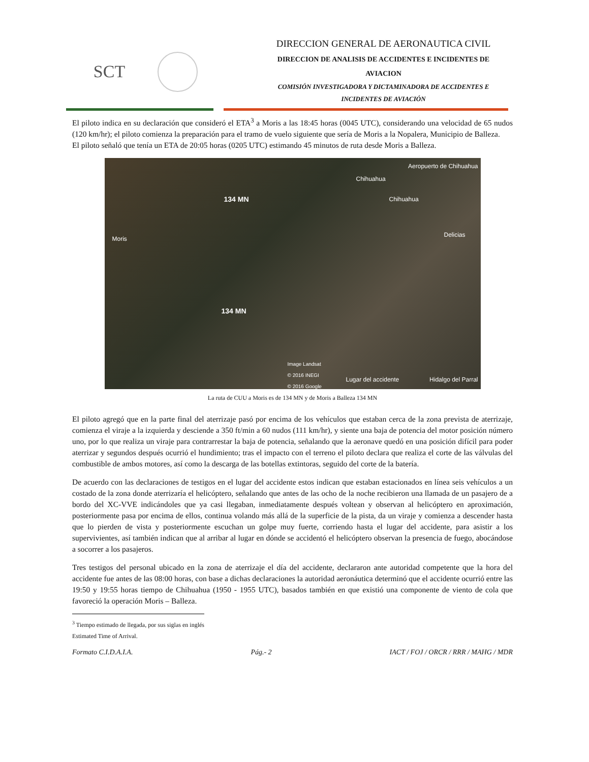SCT
DIRECCION GENERAL DE AERONAUTICA CIVIL
DIRECCION DE ANALISIS DE ACCIDENTES E INCIDENTES DE
AVIACION
COMISIÓN INVESTIGADORA Y DICTAMINADORA DE ACCIDENTES E
INCIDENTES DE AVIACIÓN
El piloto indica en su declaración que consideró el ETA<sup>3</sup> a Moris a las 18:45 horas (0045 UTC), considerando una velocidad de 65 nudos (120 km/hr); el piloto comienza la preparación para el tramo de vuelo siguiente que sería de Moris a la Nopalera, Municipio de Balleza.
El piloto señaló que tenía un ETA de 20:05 horas (0205 UTC) estimando 45 minutos de ruta desde Moris a Balleza.
Aeropuerto de Chihuahua
Chihuahua
Chihuahua 134 MN
Delicias
Moris
134 MN
Image Landsat
© 2016 INEGI
© 2016 Google
Lugar del accidente Hidalgo del Parral
La ruta de CUU a Moris es de 134 MN y de Moris a Balleza 134 MN
El piloto agregó que en la parte final del aterrizaje pasó por encima de los vehículos que estaban cerca de la zona prevista de aterrizaje, comienza el viraje a la izquierda y desciende a 350 ft/min a 60 nudos (111 km/hr), y siente una baja de potencia del motor posición número uno, por lo que realiza un viraje para contrarrestar la baja de potencia, señalando que la aeronave quedó en una posición difícil para poder aterrizar y segundos después ocurrió el hundimiento; tras el impacto con el terreno el piloto declara que realiza el corte de las válvulas del combustible de ambos motores, así como la descarga de las botellas extintoras, seguido del corte de la batería.
De acuerdo con las declaraciones de testigos en el lugar del accidente estos indican que estaban estacionados en línea seis vehículos a un costado de la zona donde aterrizaría el helicóptero, señalando que antes de las ocho de la noche recibieron una llamada de un pasajero de a bordo del XC-VVE indicándoles que ya casi llegaban, inmediatamente después voltean y observan al helicóptero en aproximación, posteriormente pasa por encima de ellos, continua volando más allá de la superficie de la pista, da un viraje y comienza a descender hasta que lo pierden de vista y posteriormente escuchan un golpe muy fuerte, corriendo hasta el lugar del accidente, para asistir a los supervivientes, así también indican que al arribar al lugar en dónde se accidentó el helicóptero observan la presencia de fuego, abocándose a socorrer a los pasajeros.
Tres testigos del personal ubicado en la zona de aterrizaje el día del accidente, declararon ante autoridad competente que la hora del accidente fue antes de las 08:00 horas, con base a dichas declaraciones la autoridad aeronáutica determinó que el accidente ocurrió entre las 19:50 y 19:55 horas tiempo de Chihuahua (1950 - 1955 UTC), basados también en que existió una componente de viento de cola que favoreció la operación Moris – Balleza.
<sup>3</sup> Tiempo estimado de llegada, por sus siglas en inglés Estimated Time of Arrival.
Formato C.I.D.A.I.A. Pág.- 2 IACT / FOJ / ORCR / RRR / MAHG / MDR